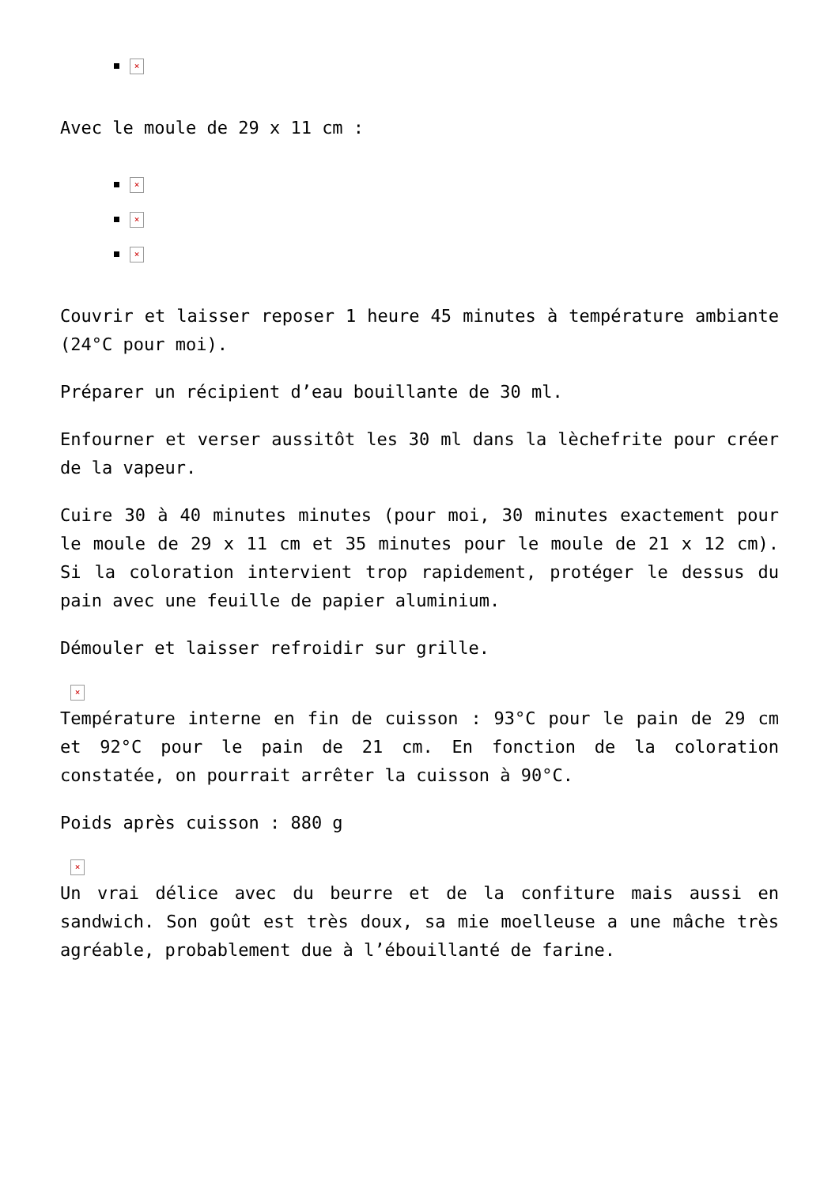×
Avec le moule de 29 x 11 cm :
×
×
×
Couvrir et laisser reposer 1 heure 45 minutes à température ambiante (24°C pour moi).
Préparer un récipient d’eau bouillante de 30 ml.
Enfourner et verser aussitôt les 30 ml dans la lèchefrite pour créer de la vapeur.
Cuire 30 à 40 minutes minutes (pour moi, 30 minutes exactement pour le moule de 29 x 11 cm et 35 minutes pour le moule de 21 x 12 cm). Si la coloration intervient trop rapidement, protéger le dessus du pain avec une feuille de papier aluminium.
Démouler et laisser refroidir sur grille.
×
Température interne en fin de cuisson : 93°C pour le pain de 29 cm et 92°C pour le pain de 21 cm. En fonction de la coloration constatée, on pourrait arrêter la cuisson à 90°C.
Poids après cuisson : 880 g
×
Un vrai délice avec du beurre et de la confiture mais aussi en sandwich. Son goût est très doux, sa mie moelleuse a une mâche très agréable, probablement due à l’ébouillanté de farine.